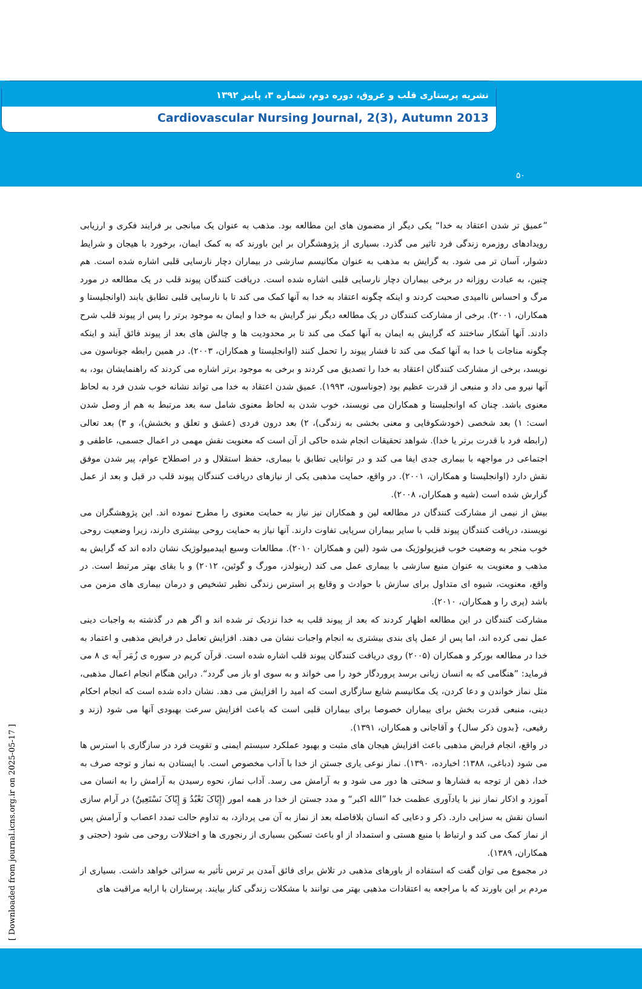۵۰
نشریه پرستاری قلب و عروق، دوره دوم، شماره ۳، پاییز ۱۳۹۲
Cardiovascular Nursing Journal, 2(3), Autumn 2013
”عمیق تر شدن اعتقاد به خدا“ یکی دیگر از مضمون های این مطالعه بود. مذهب به عنوان یک میانجی بر فرایند فکری و ارزیابی رویدادهای روزمره زندگی فرد تاثیر می گذرد. بسیاری از پژوهشگران بر این باورند که به کمک ایمان، برخورد با هیجان و شرایط دشوار، آسان تر می شود. به گرایش به مذهب به عنوان مکانیسم سازشی در بیماران دچار نارسایی قلبی اشاره شده است. هم چنین، به عبادت روزانه در برخی بیماران دچار نارسایی قلبی اشاره شده است. دریافت کنندگان پیوند قلب در یک مطالعه در مورد مرگ و احساس ناامیدی صحبت کردند و اینکه چگونه اعتقاد به خدا به آنها کمک می کند تا با نارسایی قلبی تطابق یابند (اوانجلیستا و همکاران، ۲۰۰۱). برخی از مشارکت کنندگان در یک مطالعه دیگر نیز گرایش به خدا و ایمان به موجود برتر را پس از پیوند قلب شرح دادند. آنها آشکار ساختند که گرایش به ایمان به آنها کمک می کند تا بر محدودیت ها و چالش های بعد از پیوند فائق آیند و اینکه چگونه مناجات با خدا به آنها کمک می کند تا فشار پیوند را تحمل کنند (اوانجلیستا و همکاران، ۲۰۰۳). در همین رابطه جوناسون می نویسد، برخی از مشارکت کنندگان اعتقاد به خدا را تصدیق می کردند و برخی به موجود برتر اشاره می کردند که راهنمایشان بود، به آنها نیرو می داد و منبعی از قدرت عظیم بود (جوناسون، ۱۹۹۳). عمیق شدن اعتقاد به خدا می تواند نشانه خوب شدن فرد به لحاظ معنوی باشد. چنان که اوانجلیستا و همکاران می نویسند، خوب شدن به لحاظ معنوی شامل سه بعد مرتبط به هم از وصل شدن است: ۱) بعد شخصی (خودشکوفایی و معنی بخشی به زندگی)، ۲) بعد درون فردی (عشق و تعلق و بخشش)، و ۳) بعد تعالی (رابطه فرد با قدرت برتر یا خدا). شواهد تحقیقات انجام شده حاکی از آن است که معنویت نقش مهمی در اعمال جسمی، عاطفی و اجتماعی در مواجهه با بیماری جدی ایفا می کند و در توانایی تطابق با بیماری، حفظ استقلال و در اصطلاح عوام، پیر شدن موفق نقش دارد (اوانجلیستا و همکاران، ۲۰۰۱). در واقع، حمایت مذهبی یکی از نیازهای دریافت کنندگان پیوند قلب در قبل و بعد از عمل گزارش شده است (شیه و همکاران، ۲۰۰۸).
بیش از نیمی از مشارکت کنندگان در مطالعه لین و همکاران نیز نیاز به حمایت معنوی را مطرح نموده اند. این پژوهشگران می نویسند، دریافت کنندگان پیوند قلب با سایر بیماران سرپایی تفاوت دارند. آنها نیاز به حمایت روحی بیشتری دارند، زیرا وضعیت روحی خوب منجر به وضعیت خوب فیزیولوژیک می شود (لین و همکاران ۲۰۱۰). مطالعات وسیع اپیدمیولوژیک نشان داده اند که گرایش به مذهب و معنویت به عنوان منبع سازشی با بیماری عمل می کند (رینولدز، مورگ و گوئین، ۲۰۱۲) و با بقای بهتر مرتبط است. در واقع، معنویت، شیوه ای متداول برای سازش با حوادث و وقایع پر استرس زندگی نظیر تشخیص و درمان بیماری های مزمن می باشد (پری را و همکاران، ۲۰۱۰).
مشارکت کنندگان در این مطالعه اظهار کردند که بعد از پیوند قلب به خدا نزدیک تر شده اند و اگر هم در گذشته به واجبات دینی عمل نمی کرده اند، اما پس از عمل پای بندی بیشتری به انجام واجبات نشان می دهند. افزایش تعامل در فرایض مذهبی و اعتماد به خدا در مطالعه بورکر و همکاران (۲۰۰۵) روی دریافت کنندگان پیوند قلب اشاره شده است. قرآن کریم در سوره ی زُمَر آیه ی ۸ می فرماید: ”هنگامی که به انسان زیانی برسد پروردگار خود را می خواند و به سوی او باز می گردد“. دراین هنگام انجام اعمال مذهبی، مثل نماز خواندن و دعا کردن، یک مکانیسم شایع سازگاری است که امید را افزایش می دهد. نشان داده شده است که انجام احکام دینی، منبعی قدرت بخش برای بیماران خصوصا برای بیماران قلبی است که باعث افزایش سرعت بهبودی آنها می شود (زند و رفیعی، {بدون ذکر سال} و آقاجانی و همکاران، ۱۳۹۱).
در واقع، انجام فرایض مذهبی باعث افزایش هیجان های مثبت و بهبود عملکرد سیستم ایمنی و تقویت فرد در سازگاری با استرس ها می شود (دباغی، ۱۳۸۸؛ اخبارده، ۱۳۹۰). نماز نوعی یاری جستن از خدا با آداب مخصوص است. با ایستادن به نماز و توجه صرف به خدا، ذهن از توجه به فشارها و سختی ها دور می شود و به آرامش می رسد. آداب نماز، نحوه رسیدن به آرامش را به انسان می آموزد و اذکار نماز نیز با یادآوری عظمت خدا ”الله اکبر“ و مدد جستن از خدا در همه امور (إِیّاکَ نَعْبُدُ وَ إِیّاکَ نَسْتَعِینُ) در آرام سازی انسان نقش به سزایی دارد. ذکر و دعایی که انسان بلافاصله بعد از نماز به آن می پردازد، به تداوم حالت تمدد اعصاب و آرامش پس از نماز کمک می کند و ارتباط با منبع هستی و استمداد از او باعث تسکین بسیاری از رنجوری ها و اختلالات روحی می شود (حجتی و همکاران، ۱۳۸۹).
در مجموع می توان گفت که استفاده از باورهای مذهبی در تلاش برای فائق آمدن بر ترس تأثیر به سزائی خواهد داشت. بسیاری از مردم بر این باورند که با مراجعه به اعتقادات مذهبی بهتر می توانند با مشکلات زندگی کنار بیایند. پرستاران با ارایه مراقبت های
[ Downloaded from journal.icns.org.ir on 2025-05-17 ]